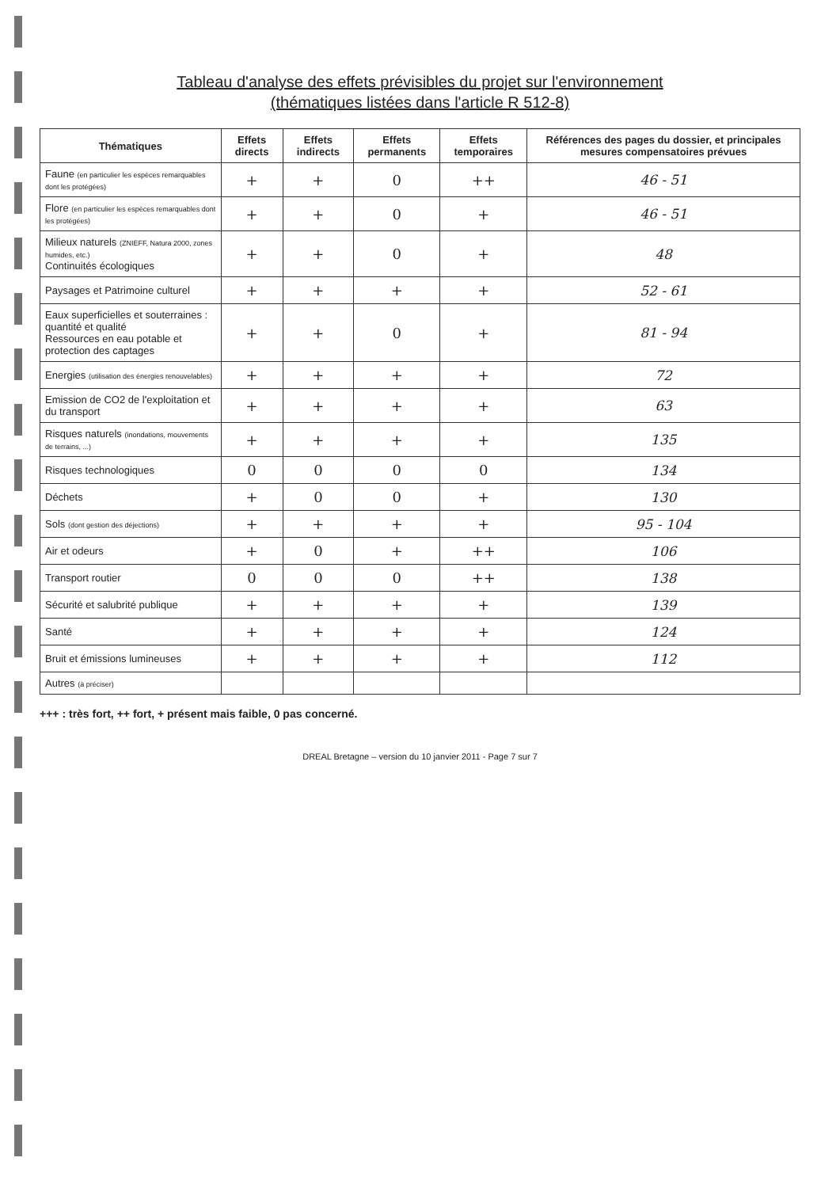Tableau d'analyse des effets prévisibles du projet sur l'environnement
(thématiques listées dans l'article R 512-8)
| Thématiques | Effets directs | Effets indirects | Effets permanents | Effets temporaires | Références des pages du dossier, et principales mesures compensatoires prévues |
| --- | --- | --- | --- | --- | --- |
| Faune (en particulier les espèces remarquables dont les protégées) | + | + | 0 | ++ | 46 - 51 |
| Flore (en particulier les espèces remarquables dont les protégées) | + | + | 0 | + | 46 - 51 |
| Milieux naturels (ZNIEFF, Natura 2000, zones humides, etc.) Continuités écologiques | + | + | 0 | + | 48 |
| Paysages et Patrimoine culturel | + | + | + | + | 52 - 61 |
| Eaux superficielles et souterraines : quantité et qualité Ressources en eau potable et protection des captages | + | + | 0 | + | 81 - 94 |
| Energies (utilisation des énergies renouvelables) | + | + | + | + | 72 |
| Emission de CO2 de l'exploitation et du transport | + | + | + | + | 63 |
| Risques naturels (inondations, mouvements de terrains, ...) | + | + | + | + | 135 |
| Risques technologiques | 0 | 0 | 0 | 0 | 134 |
| Déchets | + | 0 | 0 | + | 130 |
| Sols (dont gestion des déjections) | + | + | + | + | 95 - 104 |
| Air et odeurs | + | 0 | + | ++ | 106 |
| Transport routier | 0 | 0 | 0 | ++ | 138 |
| Sécurité et salubrité publique | + | + | + | + | 139 |
| Santé | + | + | + | + | 124 |
| Bruit et émissions lumineuses | + | + | + | + | 112 |
| Autres (à préciser) | | | | | |
+++ : très fort, ++ fort, + présent mais faible, 0 pas concerné.
DREAL Bretagne – version du 10 janvier 2011 - Page 7 sur 7